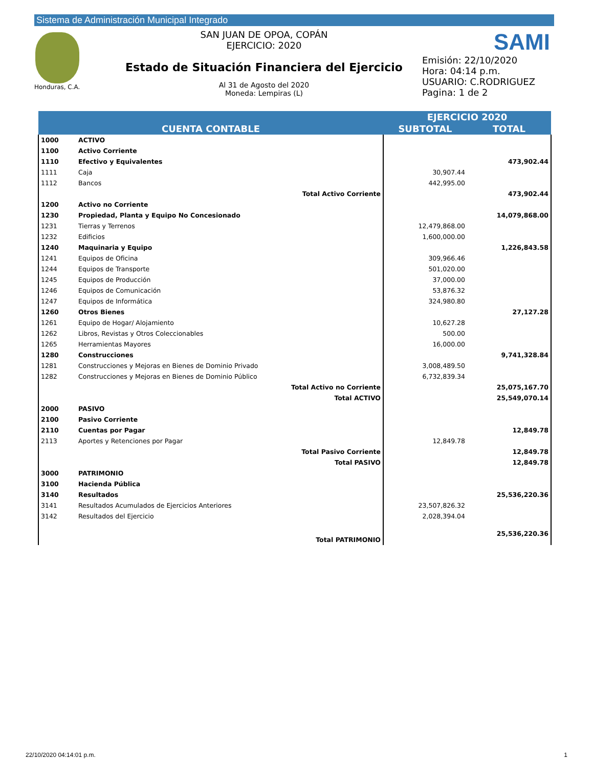Sistema de Administración Municipal Integrado
Honduras, C.A.
SAN JUAN DE OPOA, COPÁN
EJERCICIO: 2020
Estado de Situación Financiera del Ejercicio
Al 31 de Agosto del 2020
Moneda: Lempiras (L)
SAMI
Emisión: 22/10/2020
Hora: 04:14 p.m.
USUARIO: C.RODRIGUEZ
Pagina: 1 de 2
| CUENTA CONTABLE | | EJERCICIO 2020 | |
| --- | --- | --- | --- |
| | | SUBTOTAL | TOTAL |
| 1000 | ACTIVO | | |
| 1100 | Activo Corriente | | |
| 1110 | Efectivo y Equivalentes | | 473,902.44 |
| 1111 | Caja | 30,907.44 | |
| 1112 | Bancos | 442,995.00 | |
| | Total Activo Corriente | | 473,902.44 |
| 1200 | Activo no Corriente | | |
| 1230 | Propiedad, Planta y Equipo No Concesionado | | 14,079,868.00 |
| 1231 | Tierras y Terrenos | 12,479,868.00 | |
| 1232 | Edificios | 1,600,000.00 | |
| 1240 | Maquinaria y Equipo | | 1,226,843.58 |
| 1241 | Equipos de Oficina | 309,966.46 | |
| 1244 | Equipos de Transporte | 501,020.00 | |
| 1245 | Equipos de Producción | 37,000.00 | |
| 1246 | Equipos de Comunicación | 53,876.32 | |
| 1247 | Equipos de Informática | 324,980.80 | |
| 1260 | Otros Bienes | | 27,127.28 |
| 1261 | Equipo de Hogar/ Alojamiento | 10,627.28 | |
| 1262 | Libros, Revistas y Otros Coleccionables | 500.00 | |
| 1265 | Herramientas Mayores | 16,000.00 | |
| 1280 | Construcciones | | 9,741,328.84 |
| 1281 | Construcciones y Mejoras en Bienes de Dominio Privado | 3,008,489.50 | |
| 1282 | Construcciones y Mejoras en Bienes de Dominio Público | 6,732,839.34 | |
| | Total Activo no Corriente | | 25,075,167.70 |
| | Total ACTIVO | | 25,549,070.14 |
| 2000 | PASIVO | | |
| 2100 | Pasivo Corriente | | |
| 2110 | Cuentas por Pagar | | 12,849.78 |
| 2113 | Aportes y Retenciones por Pagar | 12,849.78 | |
| | Total Pasivo Corriente | | 12,849.78 |
| | Total PASIVO | | 12,849.78 |
| 3000 | PATRIMONIO | | |
| 3100 | Hacienda Pública | | |
| 3140 | Resultados | | 25,536,220.36 |
| 3141 | Resultados Acumulados de Ejercicios Anteriores | 23,507,826.32 | |
| 3142 | Resultados del Ejercicio | 2,028,394.04 | |
| | Total PATRIMONIO | | 25,536,220.36 |
22/10/2020 04:14:01 p.m. 1